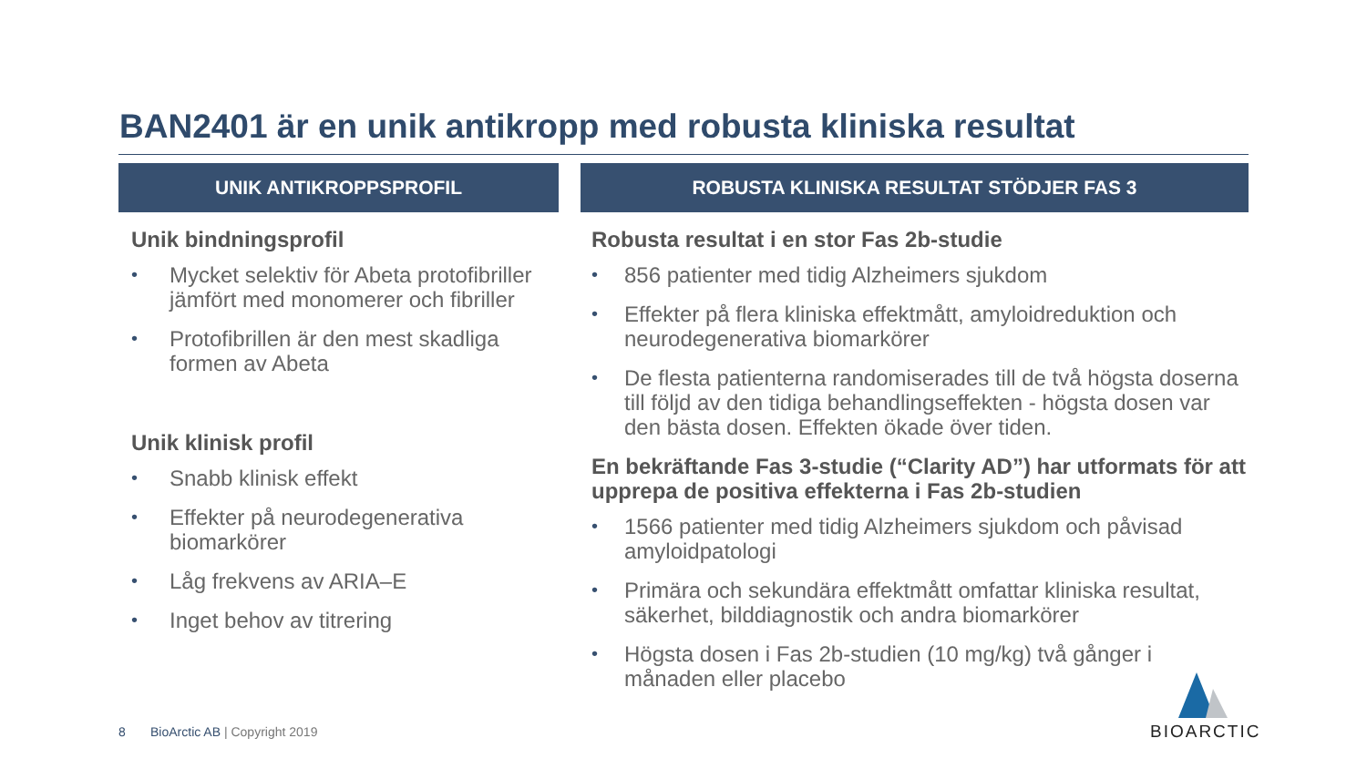BAN2401 är en unik antikropp med robusta kliniska resultat
UNIK ANTIKROPPSPROFIL
Unik bindningsprofil
• Mycket selektiv för Abeta protofibriller jämfört med monomerer och fibriller
• Protofibrillen är den mest skadliga formen av Abeta
Unik klinisk profil
• Snabb klinisk effekt
• Effekter på neurodegenerativa biomarkörer
• Låg frekvens av ARIA–E
• Inget behov av titrering
ROBUSTA KLINISKA RESULTAT STÖDJER FAS 3
Robusta resultat i en stor Fas 2b-studie
• 856 patienter med tidig Alzheimers sjukdom
• Effekter på flera kliniska effektmått, amyloidreduktion och neurodegenerativa biomarkörer
• De flesta patienterna randomiserades till de två högsta doserna till följd av den tidiga behandlingseffekten - högsta dosen var den bästa dosen. Effekten ökade över tiden.
En bekräftande Fas 3-studie (“Clarity AD”) har utformats för att upprepa de positiva effekterna i Fas 2b-studien
• 1566 patienter med tidig Alzheimers sjukdom och påvisad amyloidpatologi
• Primära och sekundära effektmått omfattar kliniska resultat, säkerhet, bilddiagnostik och andra biomarkörer
• Högsta dosen i Fas 2b-studien (10 mg/kg) två gånger i månaden eller placebo
8 BioArctic AB | Copyright 2019
BIOARCTIC